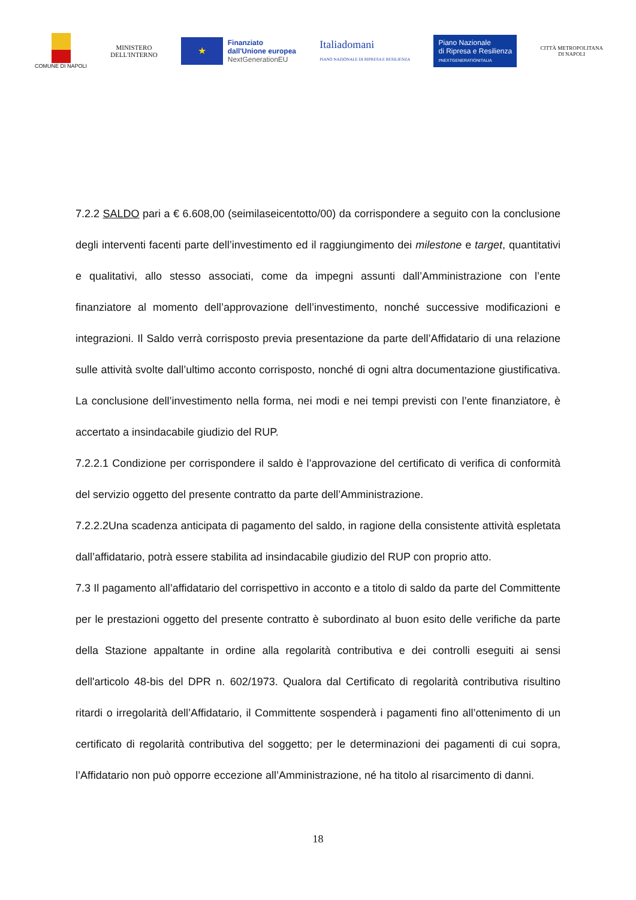COMUNE DI NAPOLI
MINISTERO
DELL'INTERNO
★
Finanziato
dall'Unione europea
NextGenerationEU
Italiadomani
PIANO NAZIONALE DI RIPRESA E RESILIENZA
Piano Nazionale
di Ripresa e Resilienza
#NEXTGENERATIONITALIA
CITTÀ METROPOLITANA
DI NAPOLI
7.2.2 SALDO pari a € 6.608,00 (seimilaseicentotto/00) da corrispondere a seguito con la conclusione degli interventi facenti parte dell’investimento ed il raggiungimento dei milestone e target, quantitativi e qualitativi, allo stesso associati, come da impegni assunti dall’Amministrazione con l’ente finanziatore al momento dell’approvazione dell’investimento, nonché successive modificazioni e integrazioni. Il Saldo verrà corrisposto previa presentazione da parte dell’Affidatario di una relazione sulle attività svolte dall’ultimo acconto corrisposto, nonché di ogni altra documentazione giustificativa. La conclusione dell’investimento nella forma, nei modi e nei tempi previsti con l’ente finanziatore, è accertato a insindacabile giudizio del RUP.
7.2.2.1 Condizione per corrispondere il saldo è l’approvazione del certificato di verifica di conformità del servizio oggetto del presente contratto da parte dell’Amministrazione.
7.2.2.2Una scadenza anticipata di pagamento del saldo, in ragione della consistente attività espletata dall’affidatario, potrà essere stabilita ad insindacabile giudizio del RUP con proprio atto.
7.3 Il pagamento all’affidatario del corrispettivo in acconto e a titolo di saldo da parte del Committente per le prestazioni oggetto del presente contratto è subordinato al buon esito delle verifiche da parte della Stazione appaltante in ordine alla regolarità contributiva e dei controlli eseguiti ai sensi dell'articolo 48-bis del DPR n. 602/1973. Qualora dal Certificato di regolarità contributiva risultino ritardi o irregolarità dell’Affidatario, il Committente sospenderà i pagamenti fino all’ottenimento di un certificato di regolarità contributiva del soggetto; per le determinazioni dei pagamenti di cui sopra, l’Affidatario non può opporre eccezione all’Amministrazione, né ha titolo al risarcimento di danni.
18